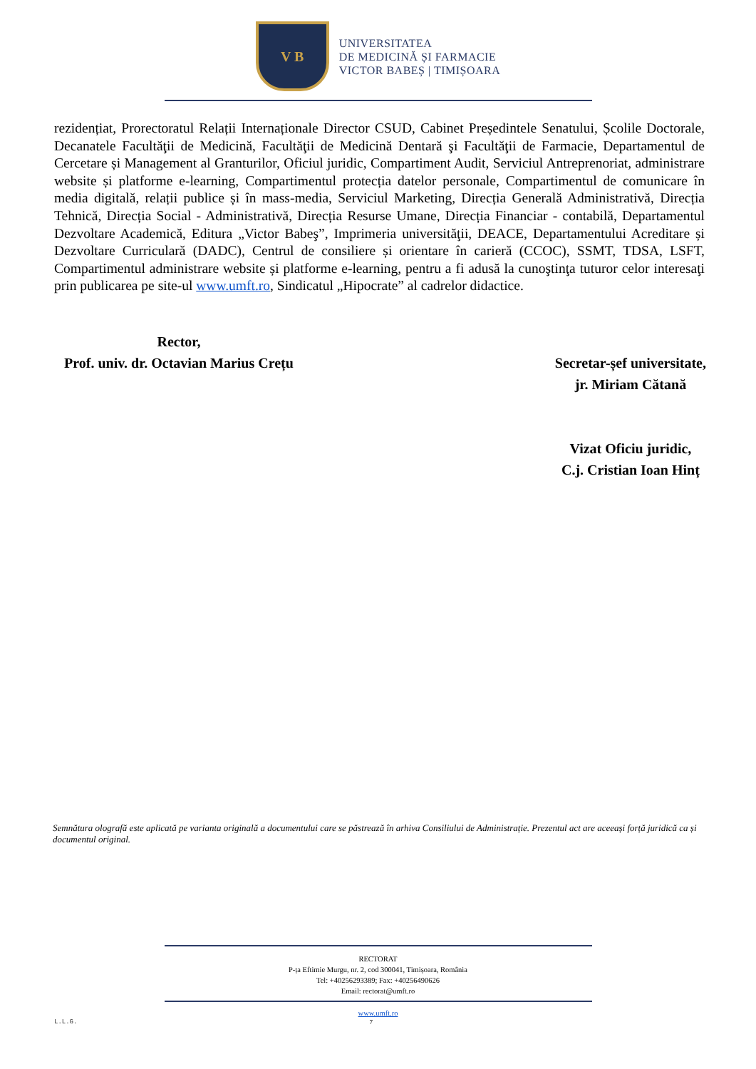V B
UNIVERSITATEA
DE MEDICINĂ ȘI FARMACIE
VICTOR BABEȘ | TIMIȘOARA
rezidențiat, Prorectoratul Relații Internaționale Director CSUD, Cabinet Președintele Senatului, Școlile Doctorale, Decanatele Facultăţii de Medicină, Facultăţii de Medicină Dentară şi Facultăţii de Farmacie, Departamentul de Cercetare și Management al Granturilor, Oficiul juridic, Compartiment Audit, Serviciul Antreprenoriat, administrare website și platforme e-learning, Compartimentul protecția datelor personale, Compartimentul de comunicare în media digitală, relații publice și în mass-media, Serviciul Marketing, Direcția Generală Administrativă, Direcția Tehnică, Direcția Social - Administrativă, Direcția Resurse Umane, Direcția Financiar - contabilă, Departamentul Dezvoltare Academică, Editura „Victor Babeş”, Imprimeria universităţii, DEACE, Departamentului Acreditare și Dezvoltare Curriculară (DADC), Centrul de consiliere și orientare în carieră (CCOC), SSMT, TDSA, LSFT, Compartimentul administrare website și platforme e-learning, pentru a fi adusă la cunoştinţa tuturor celor interesaţi prin publicarea pe site-ul www.umft.ro, Sindicatul „Hipocrate” al cadrelor didactice.
Rector,
Prof. univ. dr. Octavian Marius Crețu
Secretar-șef universitate,
jr. Miriam Cătană
Vizat Oficiu juridic,
C.j. Cristian Ioan Hinț
Semnătura olografă este aplicată pe varianta originală a documentului care se păstrează în arhiva Consiliului de Administrație. Prezentul act are aceeași forță juridică ca și documentul original.
RECTORAT
P-ța Eftimie Murgu, nr. 2, cod 300041, Timișoara, România
Tel: +40256293389; Fax: +40256490626
Email: rectorat@umft.ro
www.umft.ro
L.L.G. 7